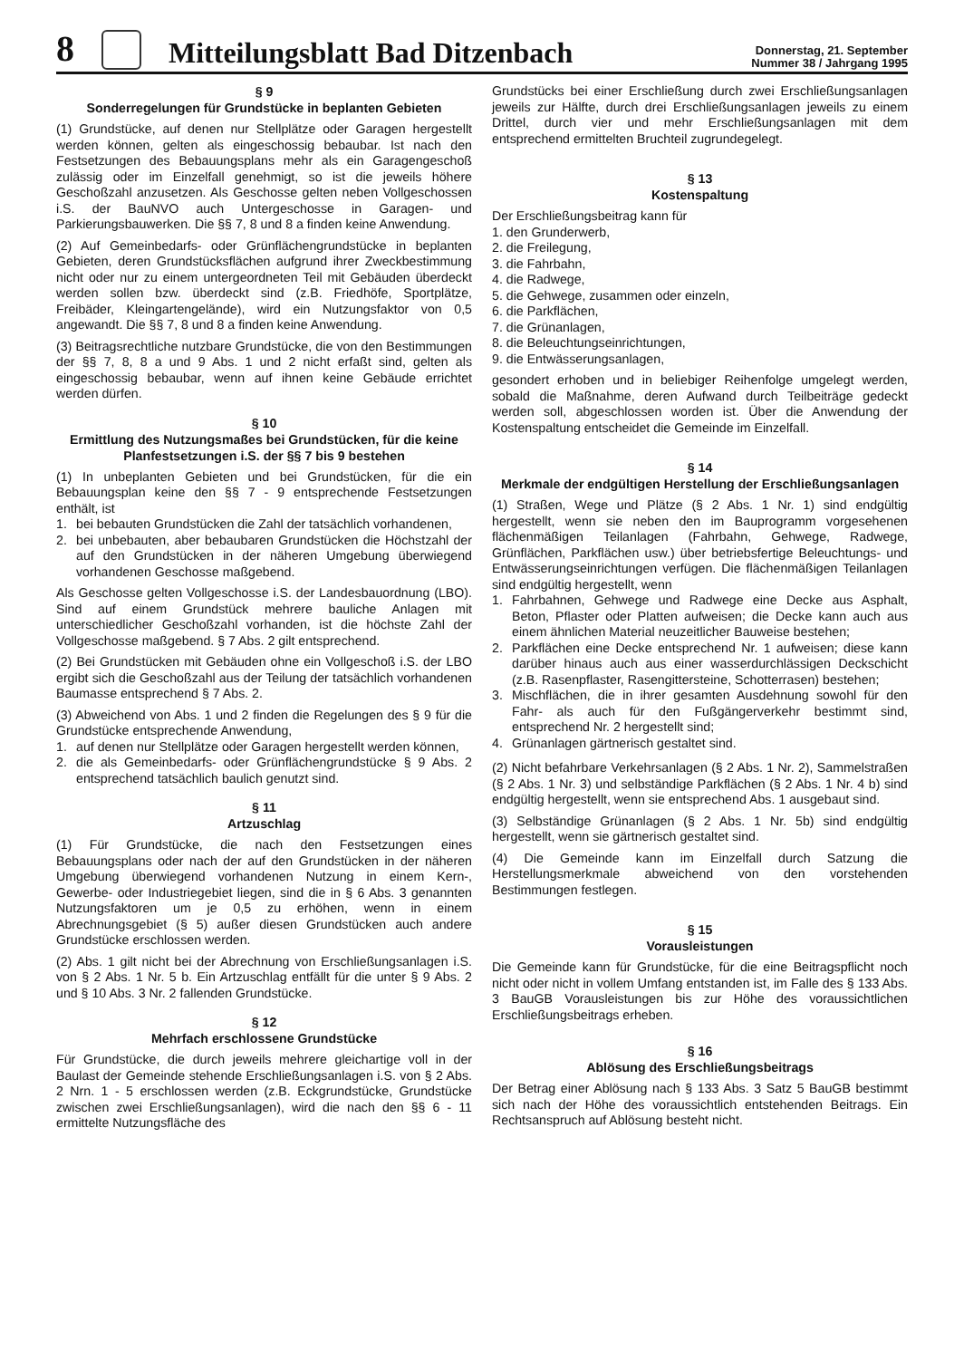8
Mitteilungsblatt Bad Ditzenbach
Donnerstag, 21. September
Nummer 38 / Jahrgang 1995
§ 9
Sonderregelungen für Grundstücke in beplanten Gebieten
(1) Grundstücke, auf denen nur Stellplätze oder Garagen hergestellt werden können, gelten als eingeschossig bebaubar. Ist nach den Festsetzungen des Bebauungsplans mehr als ein Garagengeschoß zulässig oder im Einzelfall genehmigt, so ist die jeweils höhere Geschoßzahl anzusetzen. Als Geschosse gelten neben Vollgeschossen i.S. der BauNVO auch Untergeschosse in Garagen- und Parkierungsbauwerken. Die §§ 7, 8 und 8 a finden keine Anwendung.
(2) Auf Gemeinbedarfs- oder Grünflächengrundstücke in beplanten Gebieten, deren Grundstücksflächen aufgrund ihrer Zweckbestimmung nicht oder nur zu einem untergeordneten Teil mit Gebäuden überdeckt werden sollen bzw. überdeckt sind (z.B. Friedhöfe, Sportplätze, Freibäder, Kleingartengelände), wird ein Nutzungsfaktor von 0,5 angewandt. Die §§ 7, 8 und 8 a finden keine Anwendung.
(3) Beitragsrechtliche nutzbare Grundstücke, die von den Bestimmungen der §§ 7, 8, 8 a und 9 Abs. 1 und 2 nicht erfaßt sind, gelten als eingeschossig bebaubar, wenn auf ihnen keine Gebäude errichtet werden dürfen.
§ 10
Ermittlung des Nutzungsmaßes bei Grundstücken, für die keine Planfestsetzungen i.S. der §§ 7 bis 9 bestehen
(1) In unbeplanten Gebieten und bei Grundstücken, für die ein Bebauungsplan keine den §§ 7 - 9 entsprechende Festsetzungen enthält, ist
1. bei bebauten Grundstücken die Zahl der tatsächlich vorhandenen,
2. bei unbebauten, aber bebaubaren Grundstücken die Höchstzahl der auf den Grundstücken in der näheren Umgebung überwiegend vorhandenen Geschosse maßgebend.
Als Geschosse gelten Vollgeschosse i.S. der Landesbauordnung (LBO). Sind auf einem Grundstück mehrere bauliche Anlagen mit unterschiedlicher Geschoßzahl vorhanden, ist die höchste Zahl der Vollgeschosse maßgebend. § 7 Abs. 2 gilt entsprechend.
(2) Bei Grundstücken mit Gebäuden ohne ein Vollgeschoß i.S. der LBO ergibt sich die Geschoßzahl aus der Teilung der tatsächlich vorhandenen Baumasse entsprechend § 7 Abs. 2.
(3) Abweichend von Abs. 1 und 2 finden die Regelungen des § 9 für die Grundstücke entsprechende Anwendung,
1. auf denen nur Stellplätze oder Garagen hergestellt werden können,
2. die als Gemeinbedarfs- oder Grünflächengrundstücke § 9 Abs. 2 entsprechend tatsächlich baulich genutzt sind.
§ 11
Artzuschlag
(1) Für Grundstücke, die nach den Festsetzungen eines Bebauungsplans oder nach der auf den Grundstücken in der näheren Umgebung überwiegend vorhandenen Nutzung in einem Kern-, Gewerbe- oder Industriegebiet liegen, sind die in § 6 Abs. 3 genannten Nutzungsfaktoren um je 0,5 zu erhöhen, wenn in einem Abrechnungsgebiet (§ 5) außer diesen Grundstücken auch andere Grundstücke erschlossen werden.
(2) Abs. 1 gilt nicht bei der Abrechnung von Erschließungsanlagen i.S. von § 2 Abs. 1 Nr. 5 b. Ein Artzuschlag entfällt für die unter § 9 Abs. 2 und § 10 Abs. 3 Nr. 2 fallenden Grundstücke.
§ 12
Mehrfach erschlossene Grundstücke
Für Grundstücke, die durch jeweils mehrere gleichartige voll in der Baulast der Gemeinde stehende Erschließungsanlagen i.S. von § 2 Abs. 2 Nrn. 1 - 5 erschlossen werden (z.B. Eckgrundstücke, Grundstücke zwischen zwei Erschließungsanlagen), wird die nach den §§ 6 - 11 ermittelte Nutzungsfläche des
Grundstücks bei einer Erschließung durch zwei Erschließungsanlagen jeweils zur Hälfte, durch drei Erschließungsanlagen jeweils zu einem Drittel, durch vier und mehr Erschließungsanlagen mit dem entsprechend ermittelten Bruchteil zugrundegelegt.
§ 13
Kostenspaltung
Der Erschließungsbeitrag kann für
1. den Grunderwerb,
2. die Freilegung,
3. die Fahrbahn,
4. die Radwege,
5. die Gehwege, zusammen oder einzeln,
6. die Parkflächen,
7. die Grünanlagen,
8. die Beleuchtungseinrichtungen,
9. die Entwässerungsanlagen,
gesondert erhoben und in beliebiger Reihenfolge umgelegt werden, sobald die Maßnahme, deren Aufwand durch Teilbeiträge gedeckt werden soll, abgeschlossen worden ist. Über die Anwendung der Kostenspaltung entscheidet die Gemeinde im Einzelfall.
§ 14
Merkmale der endgültigen Herstellung der Erschließungsanlagen
(1) Straßen, Wege und Plätze (§ 2 Abs. 1 Nr. 1) sind endgültig hergestellt, wenn sie neben den im Bauprogramm vorgesehenen flächenmäßigen Teilanlagen (Fahrbahn, Gehwege, Radwege, Grünflächen, Parkflächen usw.) über betriebsfertige Beleuchtungs- und Entwässerungseinrichtungen verfügen. Die flächenmäßigen Teilanlagen sind endgültig hergestellt, wenn
1. Fahrbahnen, Gehwege und Radwege eine Decke aus Asphalt, Beton, Pflaster oder Platten aufweisen; die Decke kann auch aus einem ähnlichen Material neuzeitlicher Bauweise bestehen;
2. Parkflächen eine Decke entsprechend Nr. 1 aufweisen; diese kann darüber hinaus auch aus einer wasserdurchlässigen Deckschicht (z.B. Rasenpflaster, Rasengittersteine, Schotterrasen) bestehen;
3. Mischflächen, die in ihrer gesamten Ausdehnung sowohl für den Fahr- als auch für den Fußgängerverkehr bestimmt sind, entsprechend Nr. 2 hergestellt sind;
4. Grünanlagen gärtnerisch gestaltet sind.
(2) Nicht befahrbare Verkehrsanlagen (§ 2 Abs. 1 Nr. 2), Sammelstraßen (§ 2 Abs. 1 Nr. 3) und selbständige Parkflächen (§ 2 Abs. 1 Nr. 4 b) sind endgültig hergestellt, wenn sie entsprechend Abs. 1 ausgebaut sind.
(3) Selbständige Grünanlagen (§ 2 Abs. 1 Nr. 5b) sind endgültig hergestellt, wenn sie gärtnerisch gestaltet sind.
(4) Die Gemeinde kann im Einzelfall durch Satzung die Herstellungsmerkmale abweichend von den vorstehenden Bestimmungen festlegen.
§ 15
Vorausleistungen
Die Gemeinde kann für Grundstücke, für die eine Beitragspflicht noch nicht oder nicht in vollem Umfang entstanden ist, im Falle des § 133 Abs. 3 BauGB Vorausleistungen bis zur Höhe des voraussichtlichen Erschließungsbeitrags erheben.
§ 16
Ablösung des Erschließungsbeitrags
Der Betrag einer Ablösung nach § 133 Abs. 3 Satz 5 BauGB bestimmt sich nach der Höhe des voraussichtlich entstehenden Beitrags. Ein Rechtsanspruch auf Ablösung besteht nicht.